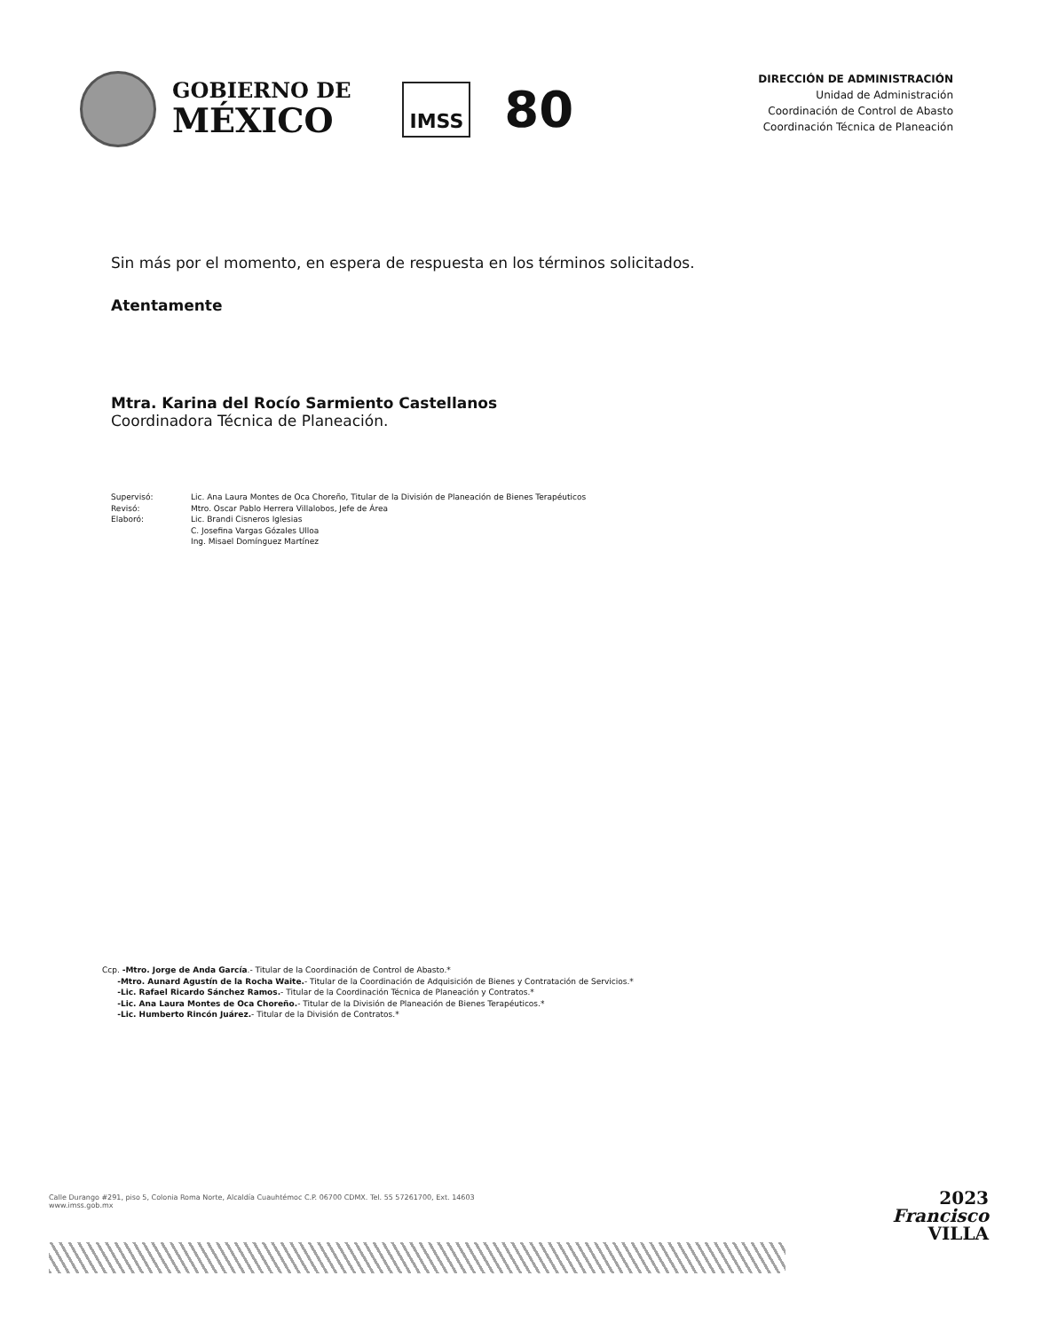GOBIERNO DE
MÉXICO
IMSS
80
DIRECCIÓN DE ADMINISTRACIÓN
Unidad de Administración
Coordinación de Control de Abasto
Coordinación Técnica de Planeación
Sin más por el momento, en espera de respuesta en los términos solicitados.
Atentamente
Mtra. Karina del Rocío Sarmiento Castellanos
Coordinadora Técnica de Planeación.
Supervisó:
Lic. Ana Laura Montes de Oca Choreño, Titular de la División de Planeación de Bienes Terapéuticos
Revisó:
Mtro. Oscar Pablo Herrera Villalobos, Jefe de Área
Elaboró:
Lic. Brandi Cisneros Iglesias
C. Josefina Vargas Gózales Ulloa
Ing. Misael Domínguez Martínez
Ccp. -Mtro. Jorge de Anda García.- Titular de la Coordinación de Control de Abasto.*
-Mtro. Aunard Agustín de la Rocha Waite.- Titular de la Coordinación de Adquisición de Bienes y Contratación de Servicios.*
-Lic. Rafael Ricardo Sánchez Ramos.- Titular de la Coordinación Técnica de Planeación y Contratos.*
-Lic. Ana Laura Montes de Oca Choreño.- Titular de la División de Planeación de Bienes Terapéuticos.*
-Lic. Humberto Rincón Juárez.- Titular de la División de Contratos.*
Calle Durango #291, piso 5, Colonia Roma Norte, Alcaldía Cuauhtémoc C.P. 06700 CDMX. Tel. 55 57261700, Ext. 14603
www.imss.gob.mx
2023
Francisco
VILLA